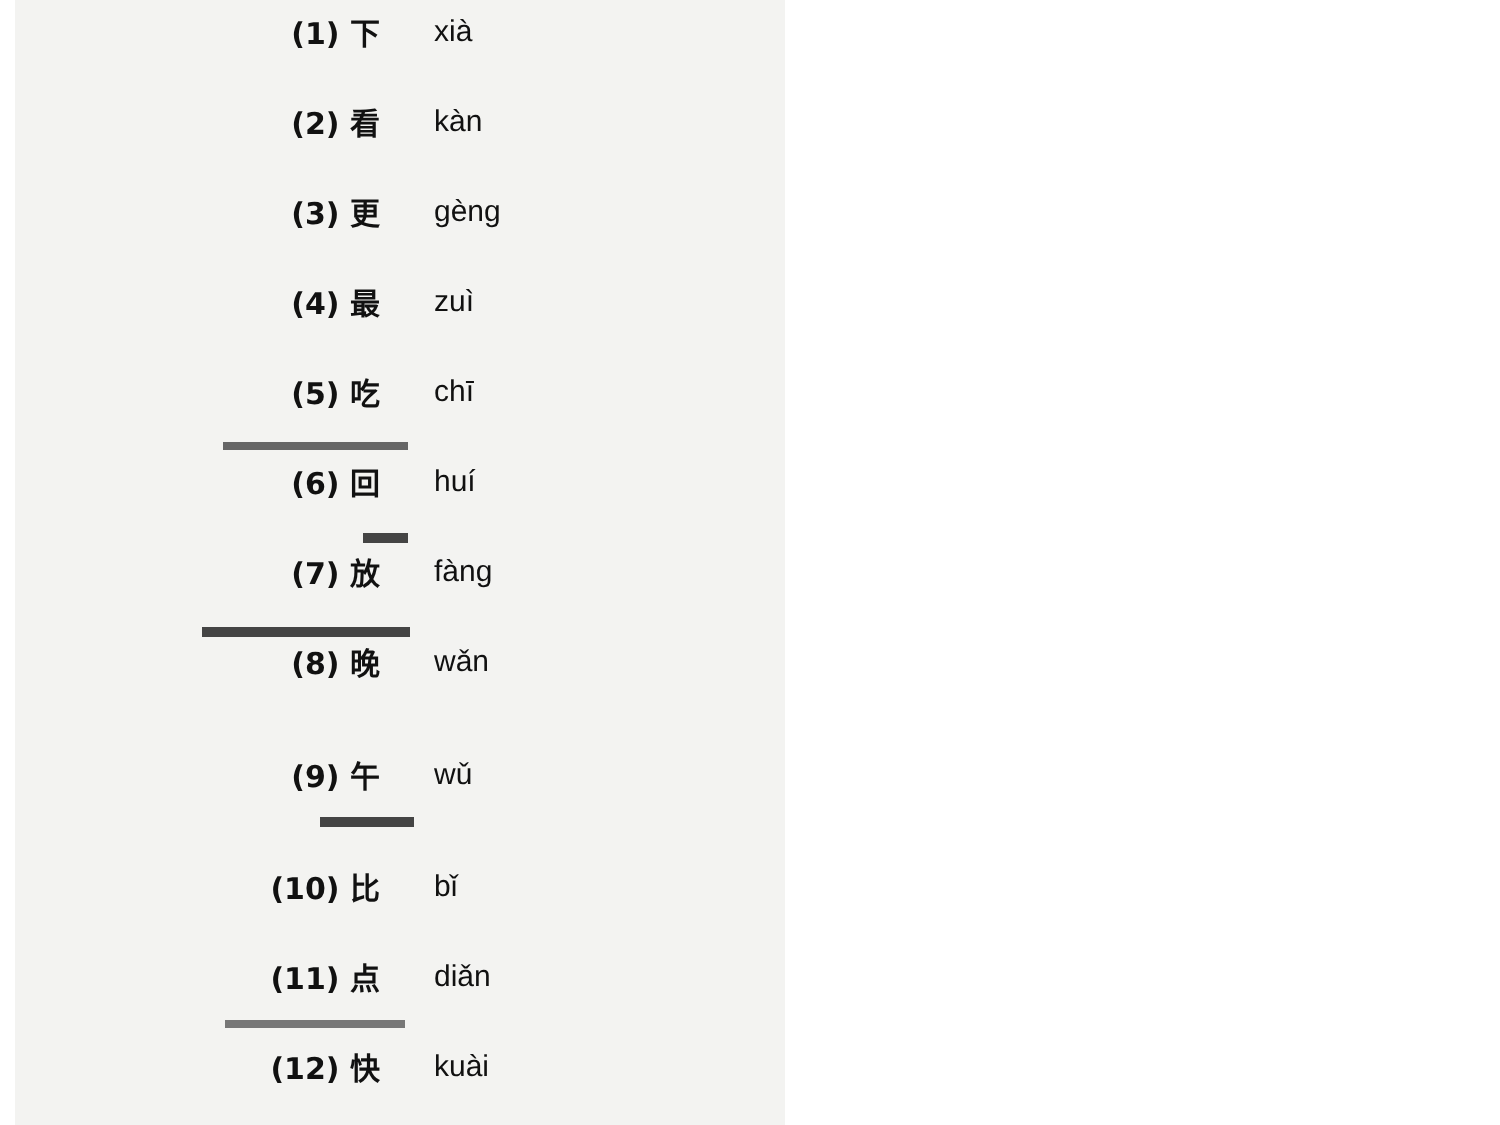(1) 下 xià
(2) 看 kàn
(3) 更 gèng
(4) 最 zuì
(5) 吃 chī
(6) 回 huí
(7) 放 fàng
(8) 晚 wǎn
(9) 午 wǔ
(10) 比 bǐ
(11) 点 diǎn
(12) 快 kuài